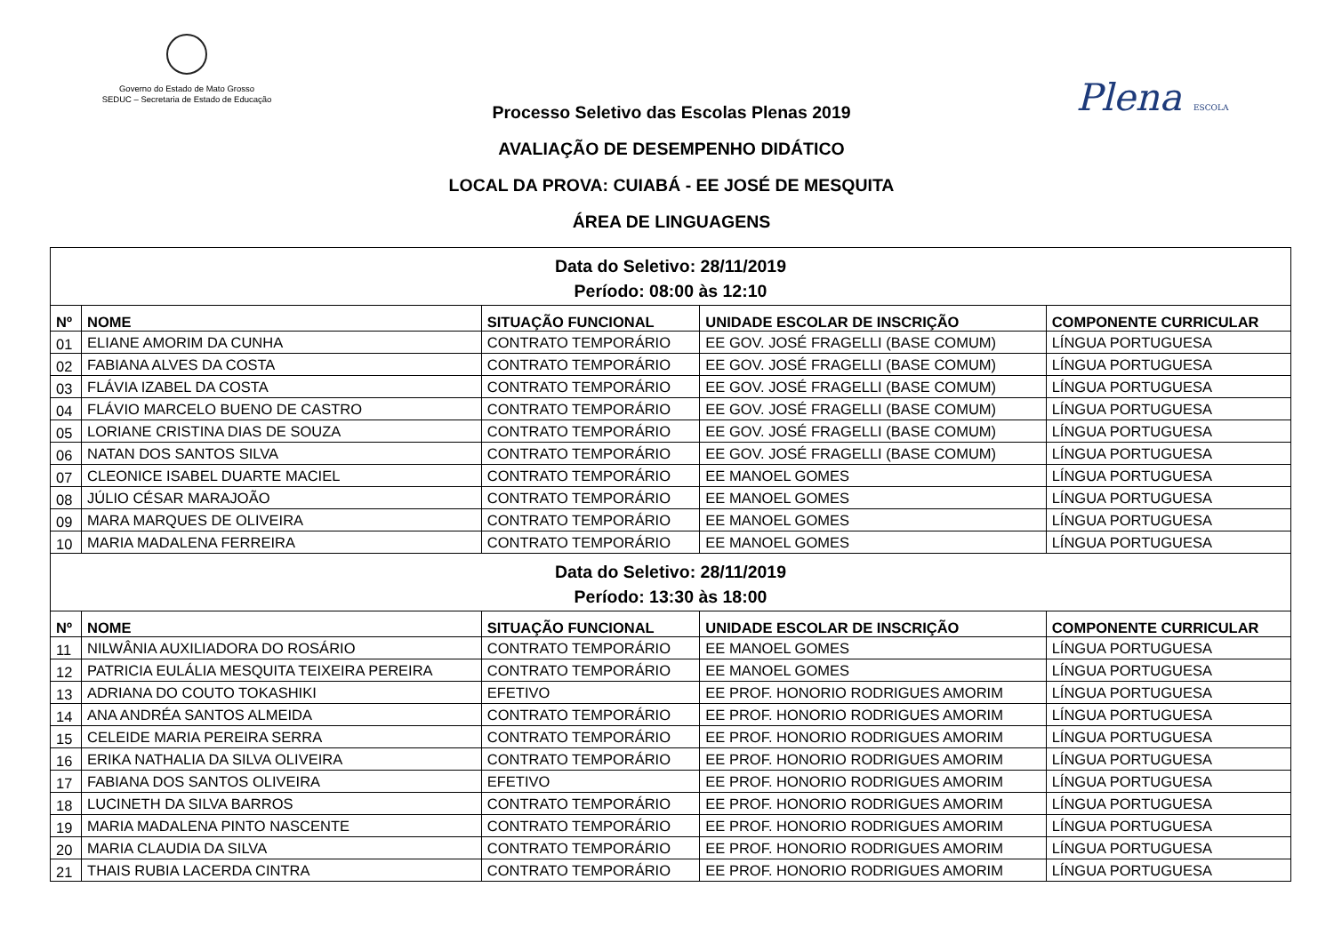Governo do Estado de Mato Grosso
SEDUC – Secretaria de Estado de Educação
Plena ESCOLA
Processo Seletivo das Escolas Plenas 2019
AVALIAÇÃO DE DESEMPENHO DIDÁTICO
LOCAL DA PROVA: CUIABÁ - EE JOSÉ DE MESQUITA
ÁREA DE LINGUAGENS
| Data do Seletivo: 28/11/2019 Período: 08:00 às 12:10 | | | | |
| Nº | NOME | SITUAÇÃO FUNCIONAL | UNIDADE ESCOLAR DE INSCRIÇÃO | COMPONENTE CURRICULAR |
| 01 | ELIANE AMORIM DA CUNHA | CONTRATO TEMPORÁRIO | EE GOV. JOSÉ FRAGELLI (BASE COMUM) | LÍNGUA PORTUGUESA |
| 02 | FABIANA ALVES DA COSTA | CONTRATO TEMPORÁRIO | EE GOV. JOSÉ FRAGELLI (BASE COMUM) | LÍNGUA PORTUGUESA |
| 03 | FLÁVIA IZABEL DA COSTA | CONTRATO TEMPORÁRIO | EE GOV. JOSÉ FRAGELLI (BASE COMUM) | LÍNGUA PORTUGUESA |
| 04 | FLÁVIO MARCELO BUENO DE CASTRO | CONTRATO TEMPORÁRIO | EE GOV. JOSÉ FRAGELLI (BASE COMUM) | LÍNGUA PORTUGUESA |
| 05 | LORIANE CRISTINA DIAS DE SOUZA | CONTRATO TEMPORÁRIO | EE GOV. JOSÉ FRAGELLI (BASE COMUM) | LÍNGUA PORTUGUESA |
| 06 | NATAN DOS SANTOS SILVA | CONTRATO TEMPORÁRIO | EE GOV. JOSÉ FRAGELLI (BASE COMUM) | LÍNGUA PORTUGUESA |
| 07 | CLEONICE ISABEL DUARTE MACIEL | CONTRATO TEMPORÁRIO | EE MANOEL GOMES | LÍNGUA PORTUGUESA |
| 08 | JÚLIO CÉSAR MARAJOÃO | CONTRATO TEMPORÁRIO | EE MANOEL GOMES | LÍNGUA PORTUGUESA |
| 09 | MARA MARQUES DE OLIVEIRA | CONTRATO TEMPORÁRIO | EE MANOEL GOMES | LÍNGUA PORTUGUESA |
| 10 | MARIA MADALENA FERREIRA | CONTRATO TEMPORÁRIO | EE MANOEL GOMES | LÍNGUA PORTUGUESA |
| Data do Seletivo: 28/11/2019 Período: 13:30 às 18:00 | | | | |
| Nº | NOME | SITUAÇÃO FUNCIONAL | UNIDADE ESCOLAR DE INSCRIÇÃO | COMPONENTE CURRICULAR |
| 11 | NILWÂNIA AUXILIADORA DO ROSÁRIO | CONTRATO TEMPORÁRIO | EE MANOEL GOMES | LÍNGUA PORTUGUESA |
| 12 | PATRICIA EULÁLIA MESQUITA TEIXEIRA PEREIRA | CONTRATO TEMPORÁRIO | EE MANOEL GOMES | LÍNGUA PORTUGUESA |
| 13 | ADRIANA DO COUTO TOKASHIKI | EFETIVO | EE PROF. HONORIO RODRIGUES AMORIM | LÍNGUA PORTUGUESA |
| 14 | ANA ANDRÉA SANTOS ALMEIDA | CONTRATO TEMPORÁRIO | EE PROF. HONORIO RODRIGUES AMORIM | LÍNGUA PORTUGUESA |
| 15 | CELEIDE MARIA PEREIRA SERRA | CONTRATO TEMPORÁRIO | EE PROF. HONORIO RODRIGUES AMORIM | LÍNGUA PORTUGUESA |
| 16 | ERIKA NATHALIA DA SILVA OLIVEIRA | CONTRATO TEMPORÁRIO | EE PROF. HONORIO RODRIGUES AMORIM | LÍNGUA PORTUGUESA |
| 17 | FABIANA DOS SANTOS OLIVEIRA | EFETIVO | EE PROF. HONORIO RODRIGUES AMORIM | LÍNGUA PORTUGUESA |
| 18 | LUCINETH DA SILVA BARROS | CONTRATO TEMPORÁRIO | EE PROF. HONORIO RODRIGUES AMORIM | LÍNGUA PORTUGUESA |
| 19 | MARIA MADALENA PINTO NASCENTE | CONTRATO TEMPORÁRIO | EE PROF. HONORIO RODRIGUES AMORIM | LÍNGUA PORTUGUESA |
| 20 | MARIA CLAUDIA DA SILVA | CONTRATO TEMPORÁRIO | EE PROF. HONORIO RODRIGUES AMORIM | LÍNGUA PORTUGUESA |
| 21 | THAIS RUBIA LACERDA CINTRA | CONTRATO TEMPORÁRIO | EE PROF. HONORIO RODRIGUES AMORIM | LÍNGUA PORTUGUESA |